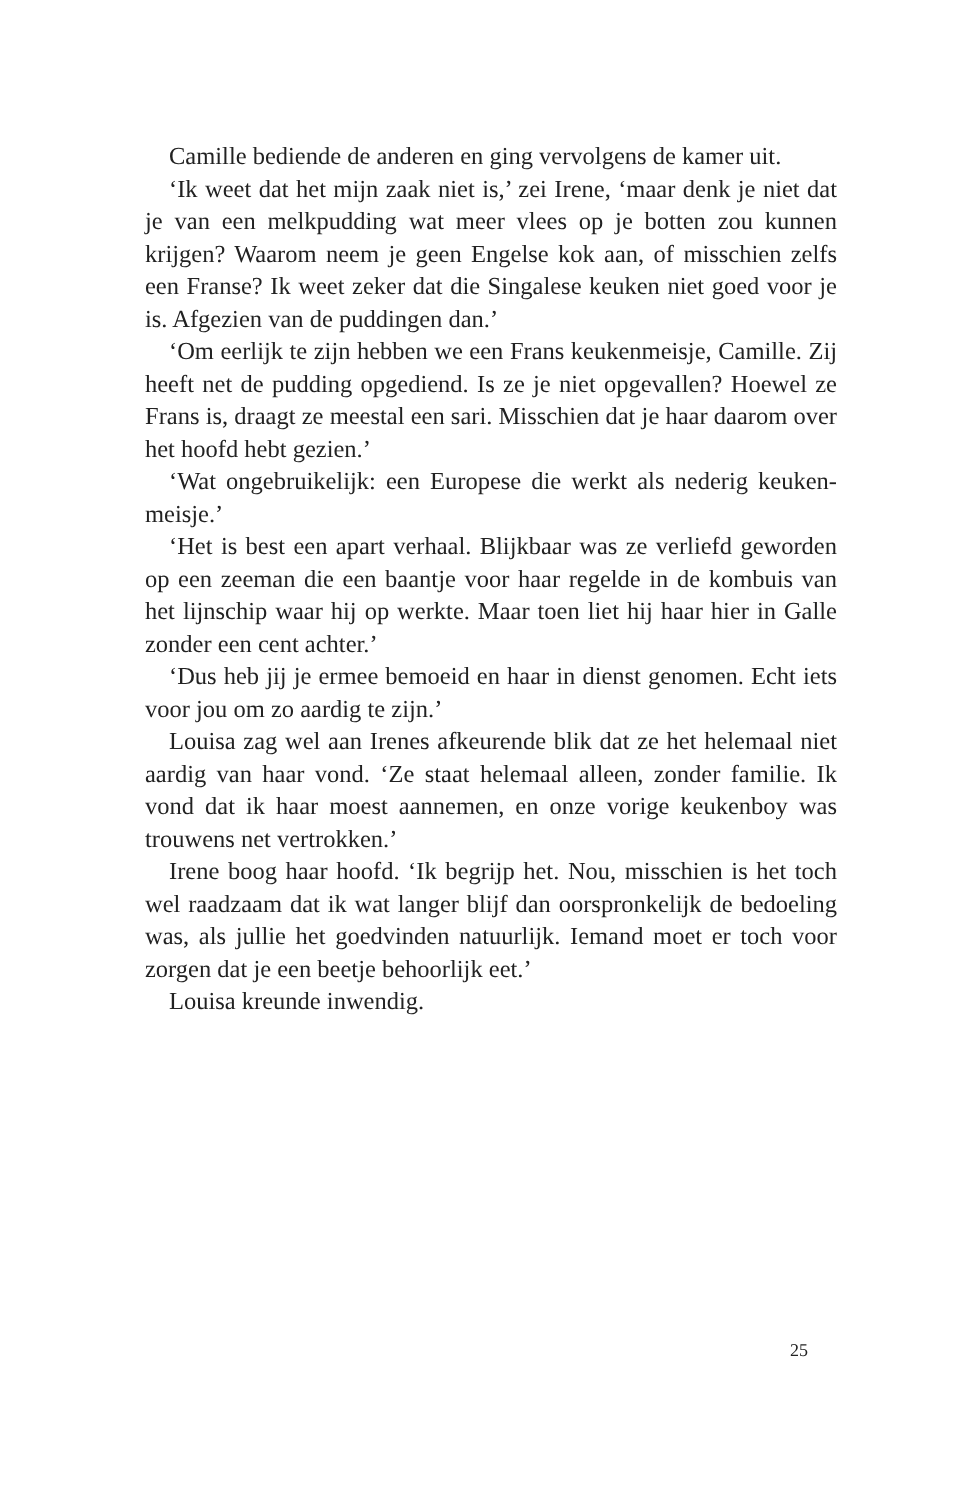Camille bediende de anderen en ging vervolgens de kamer uit.
‘Ik weet dat het mijn zaak niet is,’ zei Irene, ‘maar denk je niet dat je van een melkpudding wat meer vlees op je botten zou kunnen krijgen? Waarom neem je geen Engelse kok aan, of misschien zelfs een Franse? Ik weet zeker dat die Singalese keuken niet goed voor je is. Afgezien van de puddingen dan.’
‘Om eerlijk te zijn hebben we een Frans keukenmeisje, Camille. Zij heeft net de pudding opgediend. Is ze je niet opgevallen? Hoewel ze Frans is, draagt ze meestal een sari. Misschien dat je haar daarom over het hoofd hebt gezien.’
‘Wat ongebruikelijk: een Europese die werkt als nederig keuken-meisje.’
‘Het is best een apart verhaal. Blijkbaar was ze verliefd geworden op een zeeman die een baantje voor haar regelde in de kombuis van het lijnschip waar hij op werkte. Maar toen liet hij haar hier in Galle zonder een cent achter.’
‘Dus heb jij je ermee bemoeid en haar in dienst genomen. Echt iets voor jou om zo aardig te zijn.’
Louisa zag wel aan Irenes afkeurende blik dat ze het helemaal niet aardig van haar vond. ‘Ze staat helemaal alleen, zonder familie. Ik vond dat ik haar moest aannemen, en onze vorige keukenboy was trouwens net vertrokken.’
Irene boog haar hoofd. ‘Ik begrijp het. Nou, misschien is het toch wel raadzaam dat ik wat langer blijf dan oorspronkelijk de bedoeling was, als jullie het goedvinden natuurlijk. Iemand moet er toch voor zorgen dat je een beetje behoorlijk eet.’
Louisa kreunde inwendig.
25